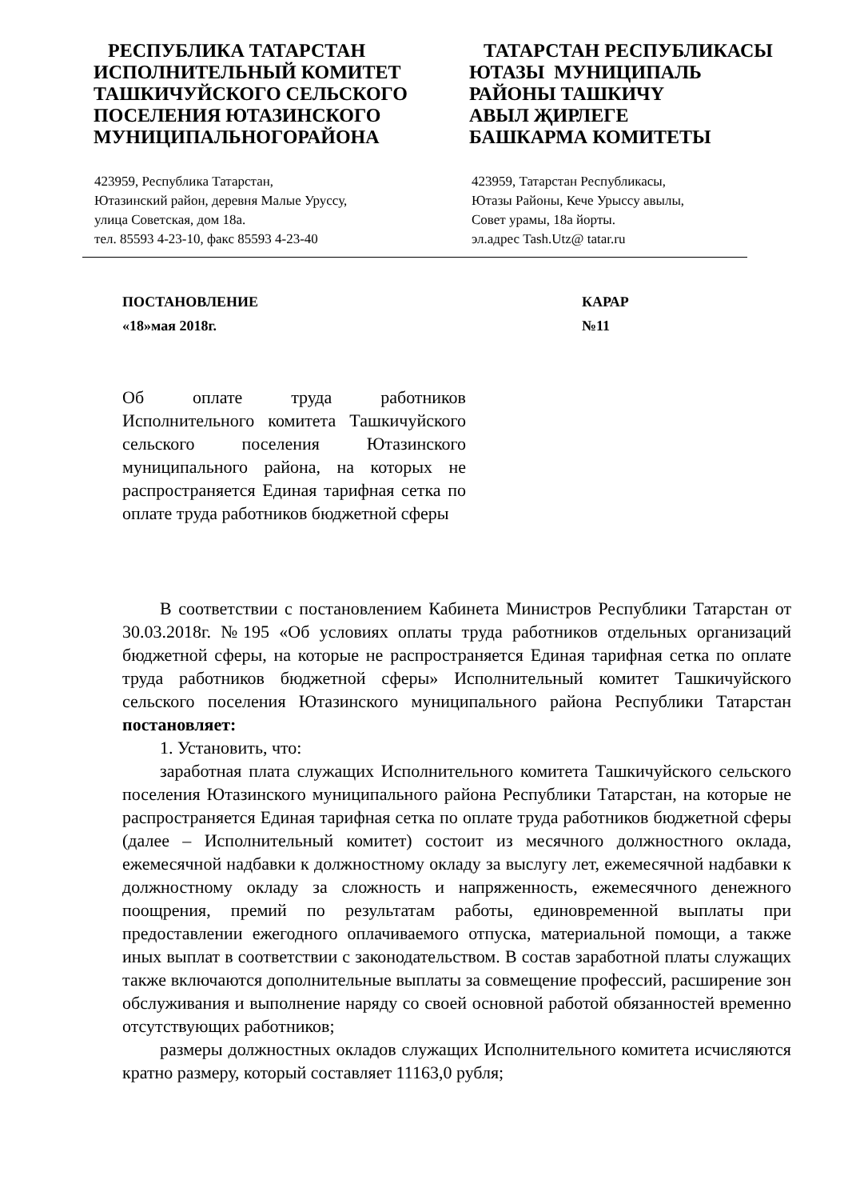РЕСПУБЛИКА ТАТАРСТАН
ИСПОЛНИТЕЛЬНЫЙ КОМИТЕТ
ТАШКИЧУЙСКОГО СЕЛЬСКОГО
ПОСЕЛЕНИЯ ЮТАЗИНСКОГО
МУНИЦИПАЛЬНОГОРАЙОНА
ТАТАРСТАН РЕСПУБЛИКАСЫ
ЮТАЗЫ МУНИЦИПАЛЬ
РАЙОНЫ ТАШКИЧҮ
АВЫЛ ҖИРЛЕГЕ
БАШКАРМА КОМИТЕТЫ
423959, Республика Татарстан,
Ютазинский район, деревня Малые Уруссу,
улица Советская, дом 18а.
тел. 85593 4-23-10, факс 85593 4-23-40
423959, Татарстан Республикасы,
Ютазы Районы, Кече Урыссу авылы,
Совет урамы, 18а йорты.
эл.адрес Tash.Utz@ tatar.ru
ПОСТАНОВЛЕНИЕ
«18»мая 2018г.
КАРАР
№11
Об оплате труда работников Исполнительного комитета Ташкичуйского сельского поселения Ютазинского муниципального района, на которых не распространяется Единая тарифная сетка по оплате труда работников бюджетной сферы
В соответствии с постановлением Кабинета Министров Республики Татарстан от 30.03.2018г. №195 «Об условиях оплаты труда работников отдельных организаций бюджетной сферы, на которые не распространяется Единая тарифная сетка по оплате труда работников бюджетной сферы» Исполнительный комитет Ташкичуйского сельского поселения Ютазинского муниципального района Республики Татарстан постановляет:
1. Установить, что:
заработная плата служащих Исполнительного комитета Ташкичуйского сельского поселения Ютазинского муниципального района Республики Татарстан, на которые не распространяется Единая тарифная сетка по оплате труда работников бюджетной сферы (далее – Исполнительный комитет) состоит из месячного должностного оклада, ежемесячной надбавки к должностному окладу за выслугу лет, ежемесячной надбавки к должностному окладу за сложность и напряженность, ежемесячного денежного поощрения, премий по результатам работы, единовременной выплаты при предоставлении ежегодного оплачиваемого отпуска, материальной помощи, а также иных выплат в соответствии с законодательством. В состав заработной платы служащих также включаются дополнительные выплаты за совмещение профессий, расширение зон обслуживания и выполнение наряду со своей основной работой обязанностей временно отсутствующих работников;
размеры должностных окладов служащих Исполнительного комитета исчисляются кратно размеру, который составляет 11163,0 рубля;